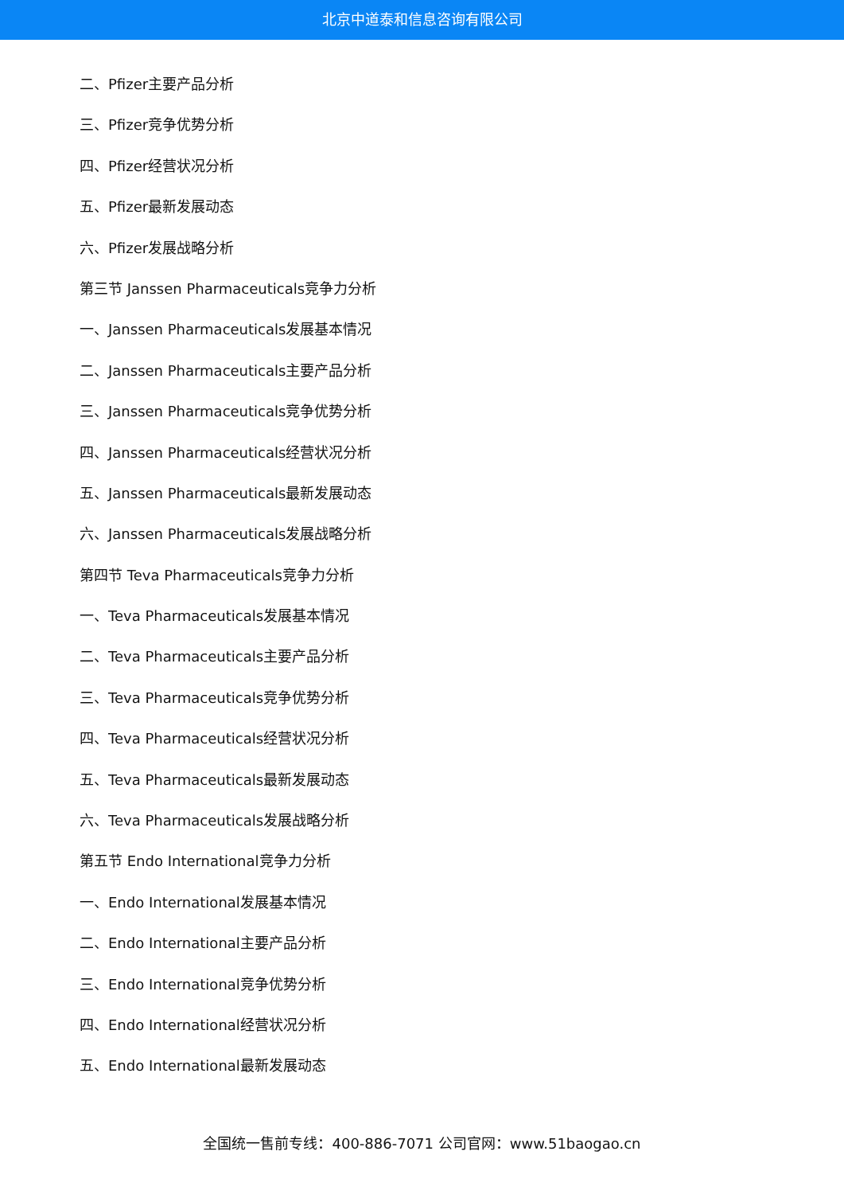北京中道泰和信息咨询有限公司
二、Pfizer主要产品分析
三、Pfizer竞争优势分析
四、Pfizer经营状况分析
五、Pfizer最新发展动态
六、Pfizer发展战略分析
第三节 Janssen Pharmaceuticals竞争力分析
一、Janssen Pharmaceuticals发展基本情况
二、Janssen Pharmaceuticals主要产品分析
三、Janssen Pharmaceuticals竞争优势分析
四、Janssen Pharmaceuticals经营状况分析
五、Janssen Pharmaceuticals最新发展动态
六、Janssen Pharmaceuticals发展战略分析
第四节 Teva Pharmaceuticals竞争力分析
一、Teva Pharmaceuticals发展基本情况
二、Teva Pharmaceuticals主要产品分析
三、Teva Pharmaceuticals竞争优势分析
四、Teva Pharmaceuticals经营状况分析
五、Teva Pharmaceuticals最新发展动态
六、Teva Pharmaceuticals发展战略分析
第五节 Endo International竞争力分析
一、Endo International发展基本情况
二、Endo International主要产品分析
三、Endo International竞争优势分析
四、Endo International经营状况分析
五、Endo International最新发展动态
全国统一售前专线：400-886-7071 公司官网：www.51baogao.cn